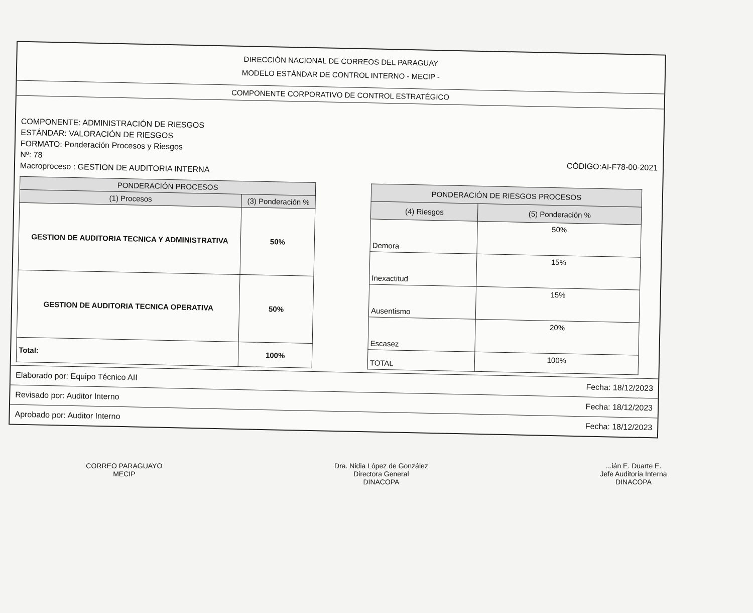DIRECCIÓN NACIONAL DE CORREOS DEL PARAGUAY
MODELO ESTÁNDAR DE CONTROL INTERNO - MECIP -
COMPONENTE CORPORATIVO DE CONTROL ESTRATÉGICO
COMPONENTE: ADMINISTRACIÓN DE RIESGOS
ESTÁNDAR: VALORACIÓN DE RIESGOS
FORMATO: Ponderación Procesos y Riesgos
Nº: 78 CÓDIGO:AI-F78-00-2021
Macroproceso : GESTION DE AUDITORIA INTERNA
| PONDERACIÓN PROCESOS | |
| --- | --- |
| (1) Procesos | (3) Ponderación % |
| GESTION DE AUDITORIA TECNICA Y ADMINISTRATIVA | 50% |
| GESTION DE AUDITORIA TECNICA OPERATIVA | 50% |
| Total: | 100% |
| PONDERACIÓN DE RIESGOS PROCESOS | |
| --- | --- |
| (4) Riesgos | (5) Ponderación % |
| Demora | 50% |
| Inexactitud | 15% |
| Ausentismo | 15% |
| Escasez | 20% |
| TOTAL | 100% |
Elaborado por: Equipo Técnico AII Fecha: 18/12/2023
Revisado por: Auditor Interno Fecha: 18/12/2023
Aprobado por: Auditor Interno Fecha: 18/12/2023
CORREO PARAGUAYO
MECIP
Dra. Nidia López de González
Directora General
DINACOPA
...ián E. Duarte E.
Jefe Auditoría Interna
DINACOPA